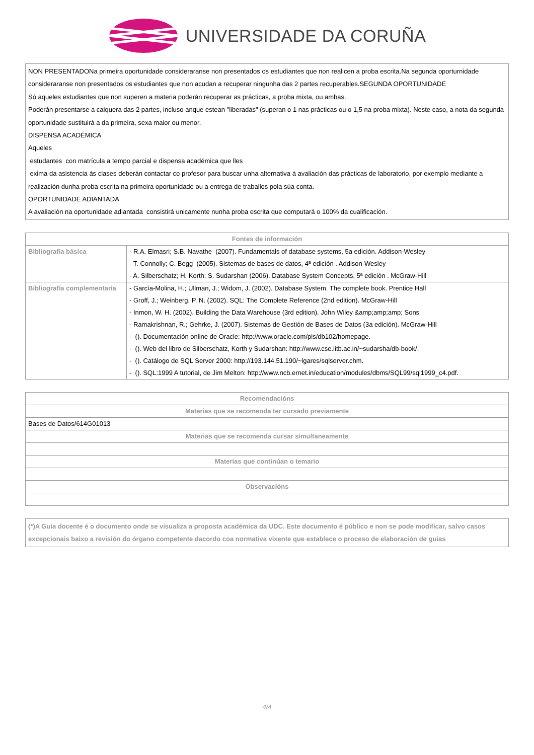UNIVERSIDADE DA CORUÑA
NON PRESENTADONa primeira oportunidade consideraranse non presentados os estudiantes que non realicen a proba escrita.Na segunda oporturnidade consideraranse non presentados os estudiantes que non acudan a recuperar ningunha das 2 partes recuperables.SEGUNDA OPORTUNIDADE
Só aqueles estudiantes que non superen a materia poderán recuperar as prácticas, a proba mixta, ou ambas.
Poderán presentarse a calquera das 2 partes, incluso anque estean "liberadas" (superan o 1 nas prácticas ou o 1,5 na proba mixta). Neste caso, a nota da segunda oportunidade sustituirá a da primeira, sexa maior ou menor.
DISPENSA ACADÉMICA
Aqueles
estudantes con matrícula a tempo parcial e dispensa académica que lles
exima da asistencia ás clases deberán contactar co profesor para buscar unha alternativa á avaliación das prácticas de laboratorio, por exemplo mediante a realización dunha proba escrita na primeira oportunidade ou a entrega de traballos pola súa conta.
OPORTUNIDADE ADIANTADA
A avaliación na oportunidade adiantada consistirá unicamente nunha proba escrita que computará o 100% da cualificación.
| Fontes de información | |
| --- | --- |
| Bibliografía básica | - R.A. Elmasri; S.B. Navathe (2007). Fundamentals of database systems, 5a edición. Addison-Wesley - T. Connolly; C. Begg (2005). Sistemas de bases de datos, 4ª edición . Addison-Wesley - A. Silberschatz; H. Korth; S. Sudarshan (2006). Database System Concepts, 5ª edición . McGraw-Hill |
| Bibliografía complementaria | - García-Molina, H.; Ullman, J.; Widom, J. (2002). Database System. The complete book. Prentice Hall - Groff, J.; Weinberg, P. N. (2002). SQL: The Complete Reference (2nd edition). McGraw-Hill - Inmon, W. H. (2002). Building the Data Warehouse (3rd edition). John Wiley &amp;amp;amp; Sons - Ramakrishnan, R.; Gehrke, J. (2007). Sistemas de Gestión de Bases de Datos (3a edición). McGraw-Hill - (). Documentación online de Oracle: http://www.oracle.com/pls/db102/homepage. - (). Web del libro de Silberschatz, Korth y Sudarshan: http://www.cse.iitb.ac.in/~sudarsha/db-book/. - (). Catálogo de SQL Server 2000: http://193.144.51.190/~lgares/sqlserver.chm. - (). SQL:1999 A tutorial, de Jim Melton: http://www.ncb.ernet.in/education/modules/dbms/SQL99/sql1999_c4.pdf. |
| Recomendacións |
| --- |
| Materias que se recomenda ter cursado previamente |
| Bases de Datos/614G01013 |
| Materias que se recomenda cursar simultaneamente |
| Materias que continúan o temario |
| Observacións |
(*)A Guía docente é o documento onde se visualiza a proposta académica da UDC. Este documento é público e non se pode modificar, salvo casos excepcionais baixo a revisión do órgano competente dacordo coa normativa vixente que establece o proceso de elaboración de guías
4/4